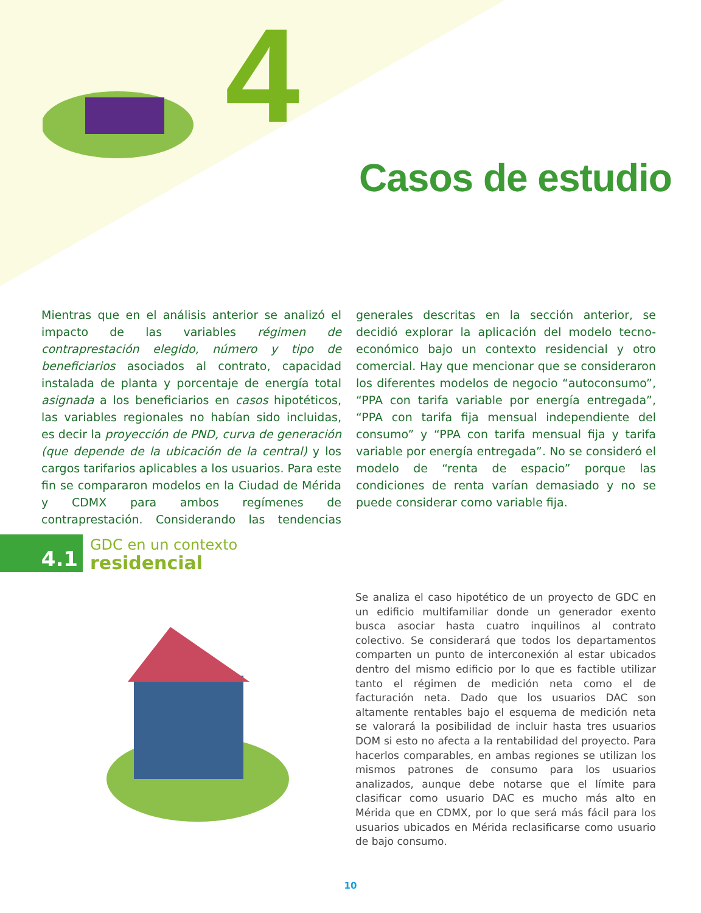4
Casos de estudio
Mientras que en el análisis anterior se analizó el impacto de las variables régimen de contraprestación elegido, número y tipo de beneficiarios asociados al contrato, capacidad instalada de planta y porcentaje de energía total asignada a los beneficiarios en casos hipotéticos, las variables regionales no habían sido incluidas, es decir la proyección de PND, curva de generación (que depende de la ubicación de la central) y los cargos tarifarios aplicables a los usuarios. Para este fin se compararon modelos en la Ciudad de Mérida y CDMX para ambos regímenes de contraprestación. Considerando las tendencias generales descritas en la sección anterior, se decidió explorar la aplicación del modelo tecno-económico bajo un contexto residencial y otro comercial. Hay que mencionar que se consideraron los diferentes modelos de negocio “autoconsumo”, “PPA con tarifa variable por energía entregada”, “PPA con tarifa fija mensual independiente del consumo” y “PPA con tarifa mensual fija y tarifa variable por energía entregada”. No se consideró el modelo de “renta de espacio” porque las condiciones de renta varían demasiado y no se puede considerar como variable fija.
4.1
GDC en un contexto
residencial
Se analiza el caso hipotético de un proyecto de GDC en un edificio multifamiliar donde un generador exento busca asociar hasta cuatro inquilinos al contrato colectivo. Se considerará que todos los departamentos comparten un punto de interconexión al estar ubicados dentro del mismo edificio por lo que es factible utilizar tanto el régimen de medición neta como el de facturación neta. Dado que los usuarios DAC son altamente rentables bajo el esquema de medición neta se valorará la posibilidad de incluir hasta tres usuarios DOM si esto no afecta a la rentabilidad del proyecto. Para hacerlos comparables, en ambas regiones se utilizan los mismos patrones de consumo para los usuarios analizados, aunque debe notarse que el límite para clasificar como usuario DAC es mucho más alto en Mérida que en CDMX, por lo que será más fácil para los usuarios ubicados en Mérida reclasificarse como usuario de bajo consumo.
10